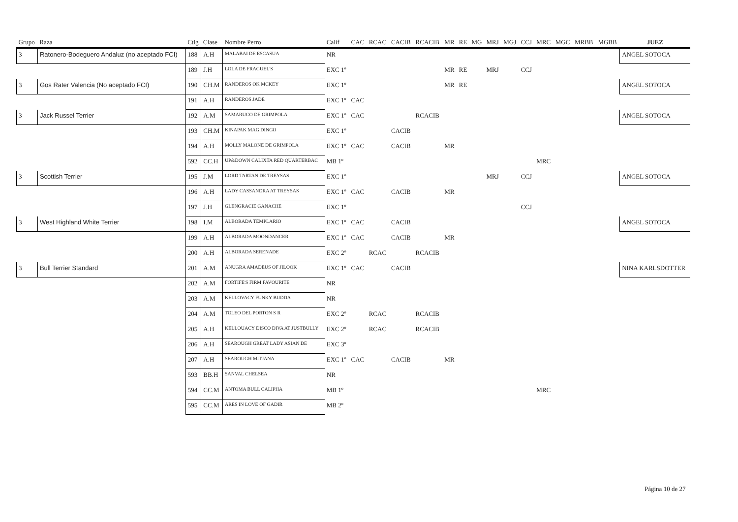| Grupo | Raza | Ctlg | Clase | Nombre Perro | Calif | CAC | RCAC | CACIB | RCACIB | MR | RE | MG | MRJ | MGJ | CCJ | MRC | MGC | MRBB | MGBB | JUEZ |
| --- | --- | --- | --- | --- | --- | --- | --- | --- | --- | --- | --- | --- | --- | --- | --- | --- | --- | --- | --- | --- |
| 3 | Ratonero-Bodeguero Andaluz (no aceptado FCI) | 188 | A.H | MALABAI DE ESCASUA | NR | | | | | | | | | | | | | | | ANGEL SOTOCA |
| | | 189 | J.H | LOLA DE FRAGUEL'S | EXC 1º | | | | | MR | RE | | MRJ | | CCJ | | | | | |
| 3 | Gos Rater Valencia (No aceptado FCI) | 190 | CH.M | RANDEROS OK MCKEY | EXC 1º | | | | | MR | RE | | | | | | | | | ANGEL SOTOCA |
| | | 191 | A.H | RANDEROS JADE | EXC 1º | CAC | | | | | | | | | | | | | | |
| 3 | Jack Russel Terrier | 192 | A.M | SAMARUCO DE GRIMPOLA | EXC 1º | CAC | | | RCACIB | | | | | | | | | | | ANGEL SOTOCA |
| | | 193 | CH.M | KINAPAK MAG DINGO | EXC 1º | | | CACIB | | | | | | | | | | | | |
| | | 194 | A.H | MOLLY MALONE DE GRIMPOLA | EXC 1º | CAC | | CACIB | | MR | | | | | | | | | | |
| | | 592 | CC.H | UP&DOWN CALIXTA RED QUARTERBAC | MB 1º | | | | | | | | | | | MRC | | | | |
| 3 | Scottish Terrier | 195 | J.M | LORD TARTAN DE TREYSAS | EXC 1º | | | | | | | | MRJ | | CCJ | | | | | ANGEL SOTOCA |
| | | 196 | A.H | LADY CASSANDRA AT TREYSAS | EXC 1º | CAC | | CACIB | | MR | | | | | | | | | | |
| | | 197 | J.H | GLENGRACIE GANACHE | EXC 1º | | | | | | | | | | CCJ | | | | | |
| 3 | West Highland White Terrier | 198 | I.M | ALBORADA TEMPLARIO | EXC 1º | CAC | | CACIB | | | | | | | | | | | | ANGEL SOTOCA |
| | | 199 | A.H | ALBORADA MOONDANCER | EXC 1º | CAC | | CACIB | | MR | | | | | | | | | | |
| | | 200 | A.H | ALBORADA SERENADE | EXC 2º | | RCAC | | RCACIB | | | | | | | | | | | |
| 3 | Bull Terrier Standard | 201 | A.M | ANUGRA AMADEUS OF JILOOK | EXC 1º | CAC | | CACIB | | | | | | | | | | | | NINA KARLSDOTTER |
| | | 202 | A.M | FORTIFE'S FIRM FAVOURITE | NR | | | | | | | | | | | | | | | |
| | | 203 | A.M | KELLOVACY FUNKY BUDDA | NR | | | | | | | | | | | | | | | |
| | | 204 | A.M | TOLEO DEL PORTON S R | EXC 2º | | RCAC | | RCACIB | | | | | | | | | | | |
| | | 205 | A.H | KELLOUACY DISCO DIVA AT JUSTBULLY | EXC 2º | | RCAC | | RCACIB | | | | | | | | | | | |
| | | 206 | A.H | SEAROUGH GREAT LADY ASIAN DE | EXC 3º | | | | | | | | | | | | | | | |
| | | 207 | A.H | SEAROUGH MITJANA | EXC 1º | CAC | | CACIB | | MR | | | | | | | | | | |
| | | 593 | BB.H | SANVAL CHELSEA | NR | | | | | | | | | | | | | | | |
| | | 594 | CC.M | ANTOMA BULL CALIPHA | MB 1º | | | | | | | | | | | MRC | | | | |
| | | 595 | CC.M | ARES IN LOVE OF GADIR | MB 2º | | | | | | | | | | | | | | | |
Página 10 de 27